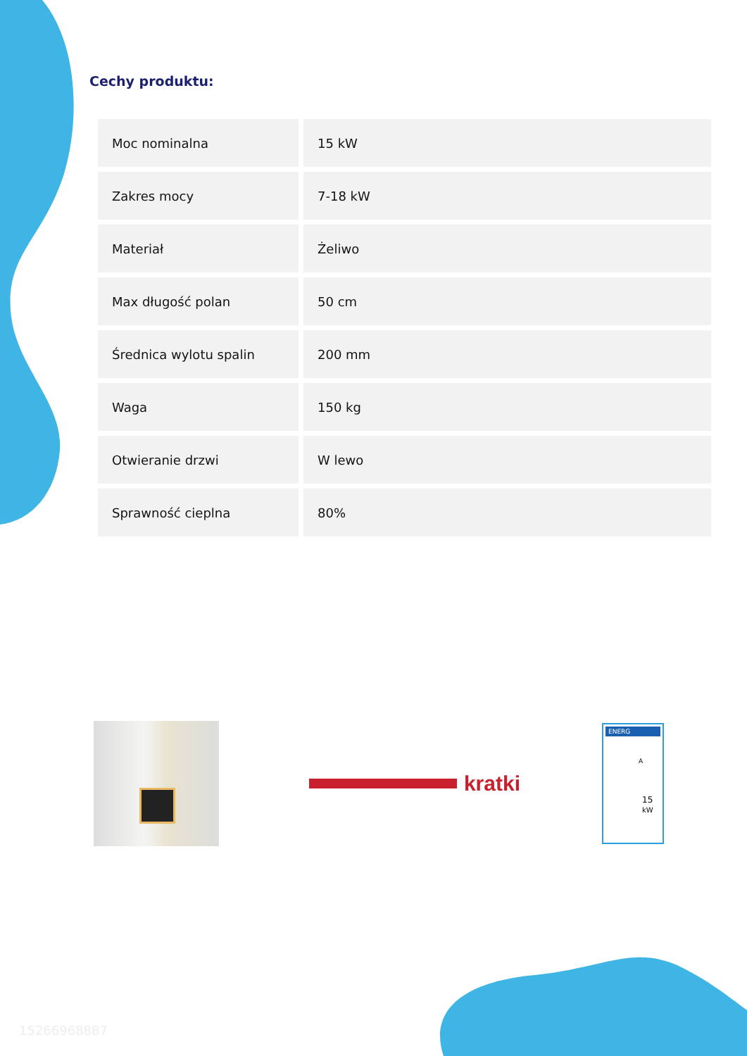Cechy produktu:
| Moc nominalna | 15 kW |
| Zakres mocy | 7-18 kW |
| Materiał | Żeliwo |
| Max długość polan | 50 cm |
| Średnica wylotu spalin | 200 mm |
| Waga | 150 kg |
| Otwieranie drzwi | W lewo |
| Sprawność cieplna | 80% |
kratki
ENERG
A
15 kW
15266968887